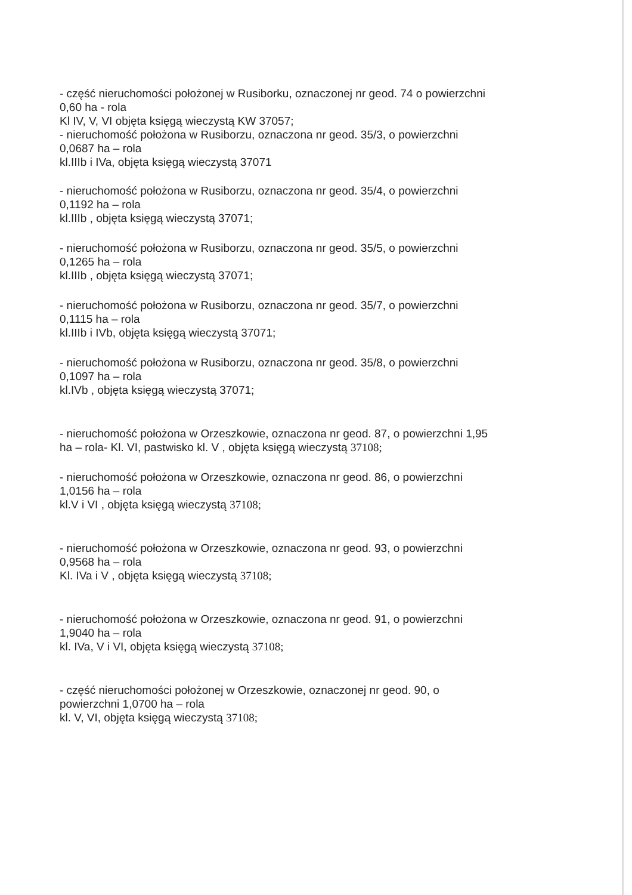- część nieruchomości położonej w Rusiborku, oznaczonej nr geod. 74 o powierzchni
0,60 ha - rola
Kl IV, V, VI objęta księgą wieczystą KW 37057;
- nieruchomość położona w Rusiborzu, oznaczona nr geod. 35/3, o powierzchni
0,0687 ha – rola
kl.IIIb i IVa, objęta księgą wieczystą 37071
- nieruchomość położona w Rusiborzu, oznaczona nr geod. 35/4, o powierzchni
0,1192 ha – rola
kl.IIIb , objęta księgą wieczystą 37071;
- nieruchomość położona w Rusiborzu, oznaczona nr geod. 35/5, o powierzchni
0,1265 ha – rola
kl.IIIb , objęta księgą wieczystą 37071;
- nieruchomość położona w Rusiborzu, oznaczona nr geod. 35/7, o powierzchni
0,1115 ha – rola
kl.IIIb i IVb, objęta księgą wieczystą 37071;
- nieruchomość położona w Rusiborzu, oznaczona nr geod. 35/8, o powierzchni
0,1097 ha – rola
kl.IVb , objęta księgą wieczystą 37071;
- nieruchomość położona w Orzeszkowie, oznaczona nr geod. 87, o powierzchni 1,95
ha – rola- Kl. VI, pastwisko kl. V , objęta księgą wieczystą 37108;
- nieruchomość położona w Orzeszkowie, oznaczona nr geod. 86, o powierzchni
1,0156 ha – rola
kl.V i VI , objęta księgą wieczystą 37108;
- nieruchomość położona w Orzeszkowie, oznaczona nr geod. 93, o powierzchni
0,9568 ha – rola
Kl. IVa i V , objęta księgą wieczystą 37108;
- nieruchomość położona w Orzeszkowie, oznaczona nr geod. 91, o powierzchni
1,9040 ha – rola
kl. IVa, V i VI, objęta księgą wieczystą 37108;
- część nieruchomości położonej w Orzeszkowie, oznaczonej nr geod. 90, o
powierzchni 1,0700 ha – rola
kl. V, VI, objęta księgą wieczystą 37108;